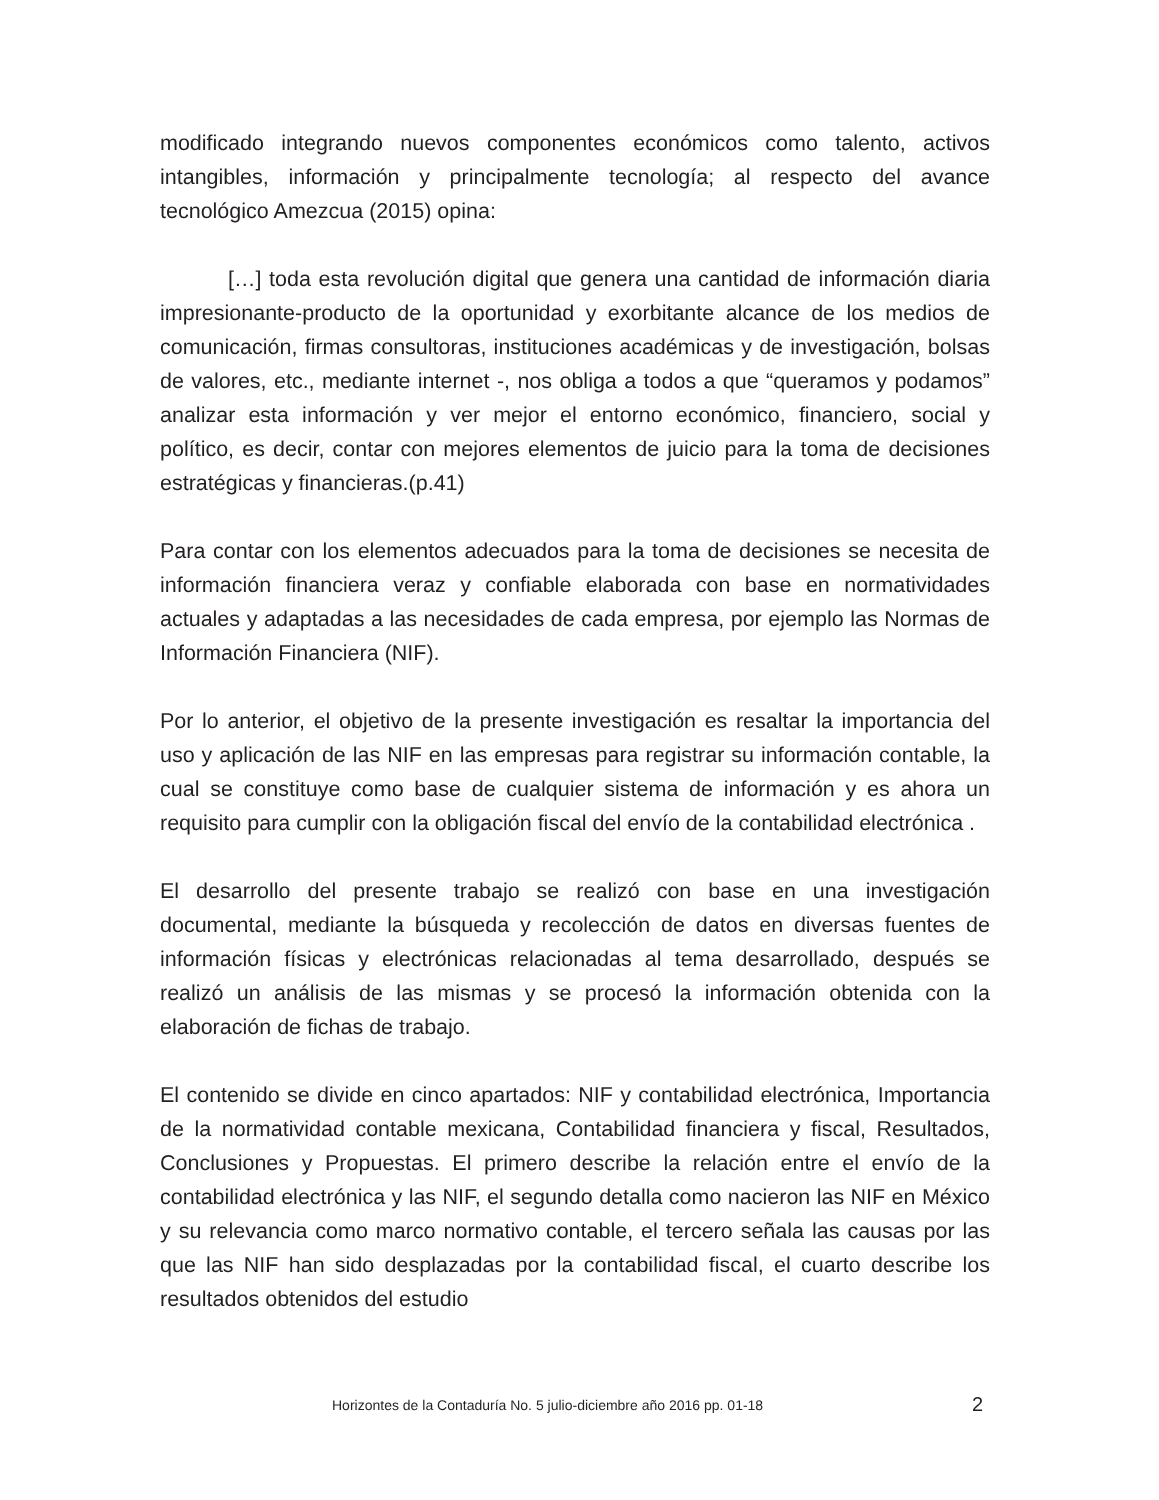modificado integrando nuevos componentes económicos como talento, activos intangibles, información y principalmente tecnología; al respecto del avance tecnológico Amezcua (2015) opina:
[…] toda esta revolución digital que genera una cantidad de información diaria impresionante-producto de la oportunidad y exorbitante alcance de los medios de comunicación, firmas consultoras, instituciones académicas y de investigación, bolsas de valores, etc., mediante internet -, nos obliga a todos a que “queramos y podamos” analizar esta información y ver mejor el entorno económico, financiero, social y político, es decir, contar con mejores elementos de juicio para la toma de decisiones estratégicas y financieras.(p.41)
Para contar con los elementos adecuados para la toma de decisiones se necesita de información financiera veraz y confiable elaborada con base en normatividades actuales y adaptadas a las necesidades de cada empresa, por ejemplo las Normas de Información Financiera (NIF).
Por lo anterior, el objetivo de la presente investigación es resaltar la importancia del uso y aplicación de las NIF en las empresas para registrar su información contable, la cual se constituye como base de cualquier sistema de información y es ahora un requisito para cumplir con la obligación fiscal del envío de la contabilidad electrónica .
El desarrollo del presente trabajo se realizó con base en una investigación documental, mediante la búsqueda y recolección de datos en diversas fuentes de información físicas y electrónicas relacionadas al tema desarrollado, después se realizó un análisis de las mismas y se procesó la información obtenida con la elaboración de fichas de trabajo.
El contenido se divide en cinco apartados: NIF y contabilidad electrónica, Importancia de la normatividad contable mexicana, Contabilidad financiera y fiscal, Resultados, Conclusiones y Propuestas. El primero describe la relación entre el envío de la contabilidad electrónica y las NIF, el segundo detalla como nacieron las NIF en México y su relevancia como marco normativo contable, el tercero señala las causas por las que las NIF han sido desplazadas por la contabilidad fiscal, el cuarto describe los resultados obtenidos del estudio
Horizontes de la Contaduría No. 5 julio-diciembre año 2016 pp. 01-18 2